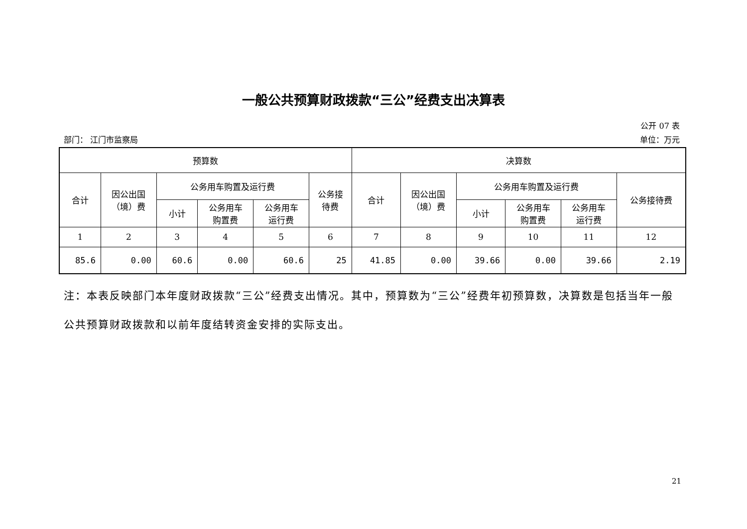一般公共预算财政拨款“三公”经费支出决算表
公开 07 表
部门： 江门市监察局 单位：万元
| 预算数 | | | | | | 决算数 | | | | | |
| --- | --- | --- | --- | --- | --- | --- | --- | --- | --- | --- | --- |
| 合计 | 因公出国 （境）费 | 公务用车购置及运行费 | | | 公务接 待费 | 合计 | 因公出国 （境）费 | 公务用车购置及运行费 | | | 公务接待费 |
| | | 小计 | 公务用车 购置费 | 公务用车 运行费 | | | | 小计 | 公务用车 购置费 | 公务用车 运行费 | |
| 1 | 2 | 3 | 4 | 5 | 6 | 7 | 8 | 9 | 10 | 11 | 12 |
| 85.6 | 0.00 | 60.6 | 0.00 | 60.6 | 25 | 41.85 | 0.00 | 39.66 | 0.00 | 39.66 | 2.19 |
注：本表反映部门本年度财政拨款“三公”经费支出情况。其中，预算数为“三公”经费年初预算数，决算数是包括当年一般公共预算财政拨款和以前年度结转资金安排的实际支出。
21